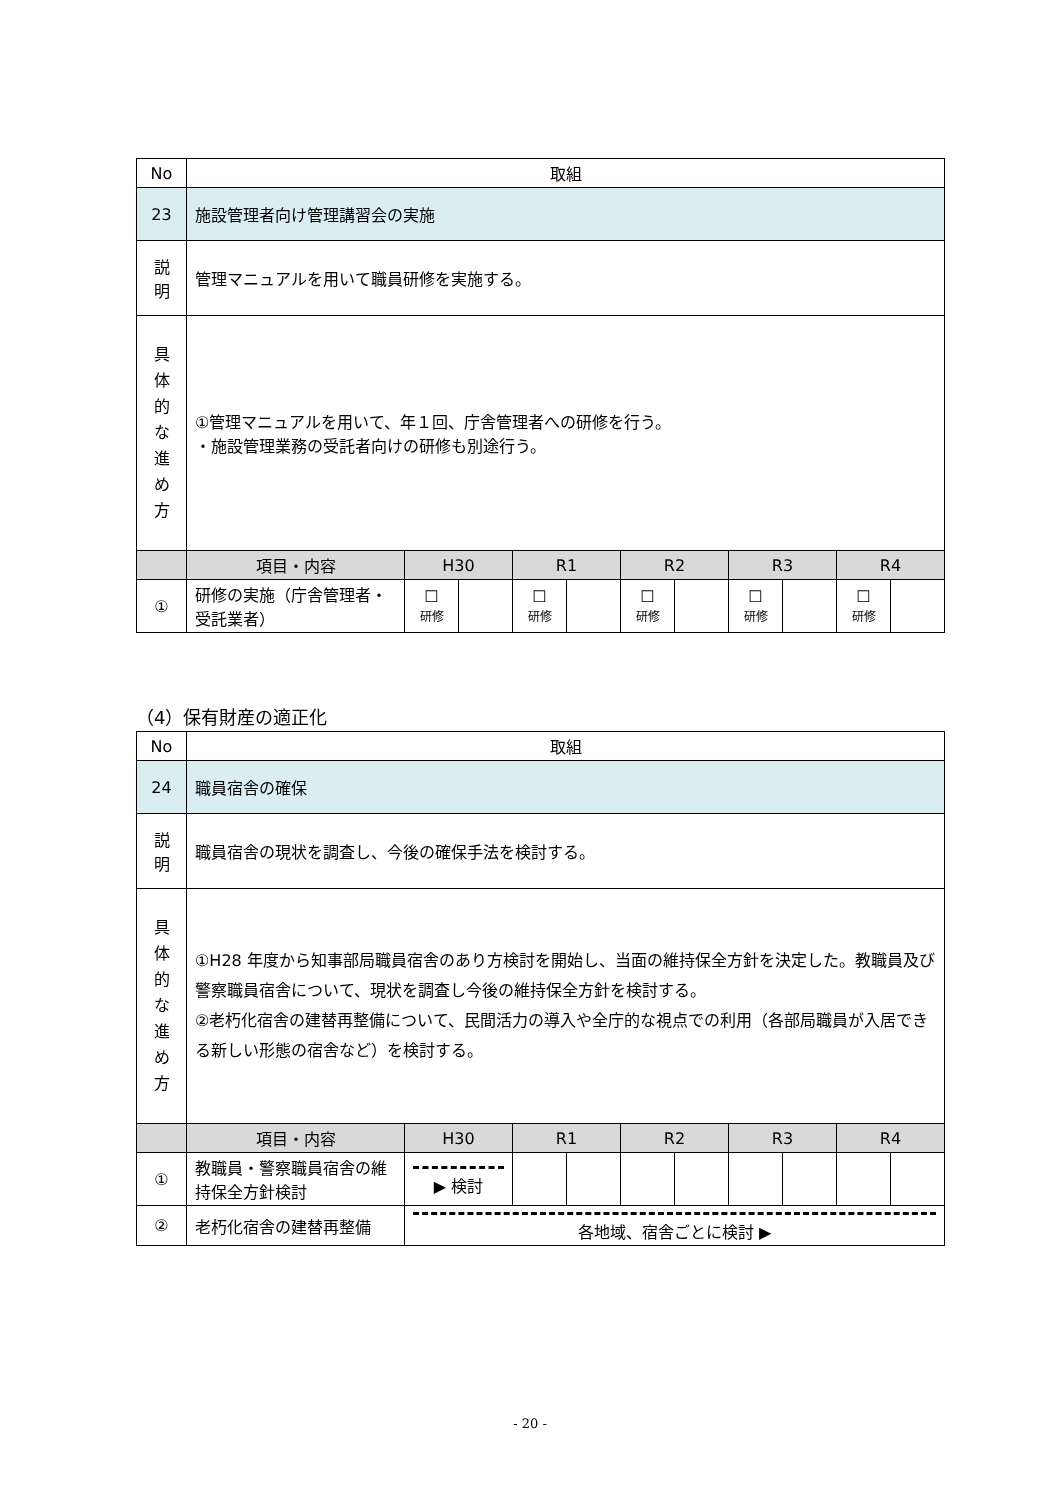| No | 取組 | | | | | | | | | | |
| 23 | 施設管理者向け管理講習会の実施 | | | | | | | | | | |
| 説 明 | 管理マニュアルを用いて職員研修を実施する。 | | | | | | | | | | |
| 具 体 的 な 進 め 方 | ①管理マニュアルを用いて、年１回、庁舎管理者への研修を行う。 ・施設管理業務の受託者向けの研修も別途行う。 | | | | | | | | | | |
| | 項目・内容 | H30 | | R1 | | R2 | | R3 | | R4 | |
| ① | 研修の実施（庁舎管理者・受託業者） | ☐ 研修 | | ☐ 研修 | | ☐ 研修 | | ☐ 研修 | | ☐ 研修 | |
（4）保有財産の適正化
| No | 取組 | | | | | | | | | |
| 24 | 職員宿舎の確保 | | | | | | | | | |
| 説 明 | 職員宿舎の現状を調査し、今後の確保手法を検討する。 | | | | | | | | | |
| 具 体 的 な 進 め 方 | ①H28 年度から知事部局職員宿舎のあり方検討を開始し、当面の維持保全方針を決定した。教職員及び警察職員宿舎について、現状を調査し今後の維持保全方針を検討する。 ②老朽化宿舎の建替再整備について、民間活力の導入や全庁的な視点での利用（各部局職員が入居できる新しい形態の宿舎など）を検討する。 | | | | | | | | | |
| | 項目・内容 | H30 | R1 | | R2 | | R3 | | R4 | |
| ① | 教職員・警察職員宿舎の維持保全方針検討 | ▶ 検討 | | | | | | | | |
| ② | 老朽化宿舎の建替再整備 | 各地域、宿舎ごとに検討 ▶ | | | | | | | | |
- 20 -